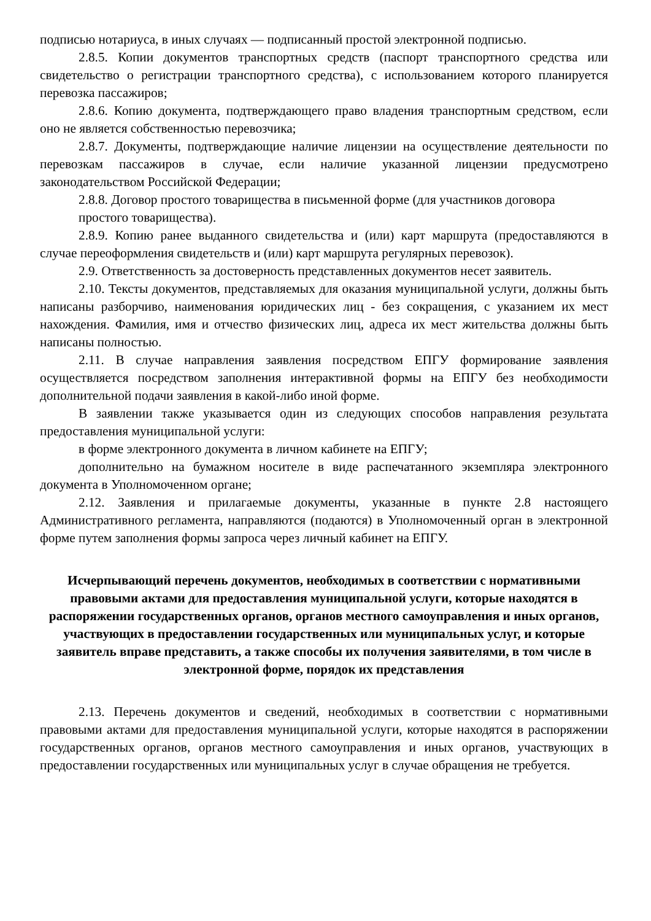подписью нотариуса, в иных случаях — подписанный простой электронной подписью.
2.8.5. Копии документов транспортных средств (паспорт транспортного средства или свидетельство о регистрации транспортного средства), с использованием которого планируется перевозка пассажиров;
2.8.6. Копию документа, подтверждающего право владения транспортным средством, если оно не является собственностью перевозчика;
2.8.7. Документы, подтверждающие наличие лицензии на осуществление деятельности по перевозкам пассажиров в случае, если наличие указанной лицензии предусмотрено законодательством Российской Федерации;
2.8.8. Договор простого товарищества в письменной форме (для участников договора простого товарищества).
2.8.9. Копию ранее выданного свидетельства и (или) карт маршрута (предоставляются в случае переоформления свидетельств и (или) карт маршрута регулярных перевозок).
2.9. Ответственность за достоверность представленных документов несет заявитель.
2.10. Тексты документов, представляемых для оказания муниципальной услуги, должны быть написаны разборчиво, наименования юридических лиц - без сокращения, с указанием их мест нахождения. Фамилия, имя и отчество физических лиц, адреса их мест жительства должны быть написаны полностью.
2.11. В случае направления заявления посредством ЕПГУ формирование заявления осуществляется посредством заполнения интерактивной формы на ЕПГУ без необходимости дополнительной подачи заявления в какой-либо иной форме.
В заявлении также указывается один из следующих способов направления результата предоставления муниципальной услуги:
в форме электронного документа в личном кабинете на ЕПГУ;
дополнительно на бумажном носителе в виде распечатанного экземпляра электронного документа в Уполномоченном органе;
2.12. Заявления и прилагаемые документы, указанные в пункте 2.8 настоящего Административного регламента, направляются (подаются) в Уполномоченный орган в электронной форме путем заполнения формы запроса через личный кабинет на ЕПГУ.
Исчерпывающий перечень документов, необходимых в соответствии с нормативными правовыми актами для предоставления муниципальной услуги, которые находятся в распоряжении государственных органов, органов местного самоуправления и иных органов, участвующих в предоставлении государственных или муниципальных услуг, и которые заявитель вправе представить, а также способы их получения заявителями, в том числе в электронной форме, порядок их представления
2.13. Перечень документов и сведений, необходимых в соответствии с нормативными правовыми актами для предоставления муниципальной услуги, которые находятся в распоряжении государственных органов, органов местного самоуправления и иных органов, участвующих в предоставлении государственных или муниципальных услуг в случае обращения не требуется.